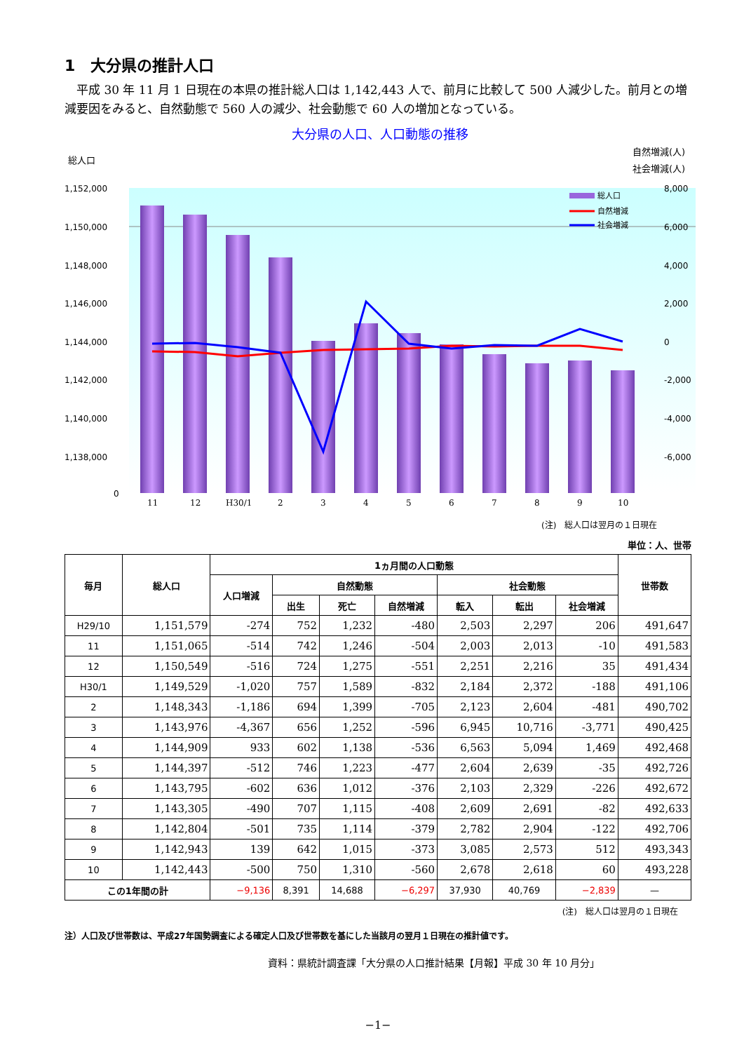1　大分県の推計人口
平成 30 年 11 月 1 日現在の本県の推計総人口は 1,142,443 人で、前月に比較して 500 人減少した。前月との増減要因をみると、自然動態で 560 人の減少、社会動態で 60 人の増加となっている。
大分県の人口、人口動態の推移
総人口
自然増減(人)
社会増減(人)
1,152,000
1,150,000
1,148,000
1,146,000
1,144,000
1,142,000
1,140,000
1,138,000
0
8,000
6,000
4,000
2,000
0
-2,000
-4,000
-6,000
11
12
H30/1
2
3
4
5
6
7
8
9
10
総人口
自然増減
社会増減
(注)　総人口は翌月の１日現在
単位：人、世帯
| 毎月 | 総人口 | 1ヵ月間の人口動態 | | | | | | | 世帯数 |
| --- | --- | --- | --- | --- | --- | --- | --- | --- | --- |
| | | 人口増減 | 自然動態 | | | 社会動態 | | | |
| | | | 出生 | 死亡 | 自然増減 | 転入 | 転出 | 社会増減 | |
| H29/10 | 1,151,579 | -274 | 752 | 1,232 | -480 | 2,503 | 2,297 | 206 | 491,647 |
| 11 | 1,151,065 | -514 | 742 | 1,246 | -504 | 2,003 | 2,013 | -10 | 491,583 |
| 12 | 1,150,549 | -516 | 724 | 1,275 | -551 | 2,251 | 2,216 | 35 | 491,434 |
| H30/1 | 1,149,529 | -1,020 | 757 | 1,589 | -832 | 2,184 | 2,372 | -188 | 491,106 |
| 2 | 1,148,343 | -1,186 | 694 | 1,399 | -705 | 2,123 | 2,604 | -481 | 490,702 |
| 3 | 1,143,976 | -4,367 | 656 | 1,252 | -596 | 6,945 | 10,716 | -3,771 | 490,425 |
| 4 | 1,144,909 | 933 | 602 | 1,138 | -536 | 6,563 | 5,094 | 1,469 | 492,468 |
| 5 | 1,144,397 | -512 | 746 | 1,223 | -477 | 2,604 | 2,639 | -35 | 492,726 |
| 6 | 1,143,795 | -602 | 636 | 1,012 | -376 | 2,103 | 2,329 | -226 | 492,672 |
| 7 | 1,143,305 | -490 | 707 | 1,115 | -408 | 2,609 | 2,691 | -82 | 492,633 |
| 8 | 1,142,804 | -501 | 735 | 1,114 | -379 | 2,782 | 2,904 | -122 | 492,706 |
| 9 | 1,142,943 | 139 | 642 | 1,015 | -373 | 3,085 | 2,573 | 512 | 493,343 |
| 10 | 1,142,443 | -500 | 750 | 1,310 | -560 | 2,678 | 2,618 | 60 | 493,228 |
| この1年間の計 | | −9,136 | 8,391 | 14,688 | −6,297 | 37,930 | 40,769 | −2,839 | — |
(注)　総人口は翌月の１日現在
注）人口及び世帯数は、平成27年国勢調査による確定人口及び世帯数を基にした当該月の翌月１日現在の推計値です。
資料：県統計調査課「大分県の人口推計結果【月報】平成 30 年 10 月分」
−1−